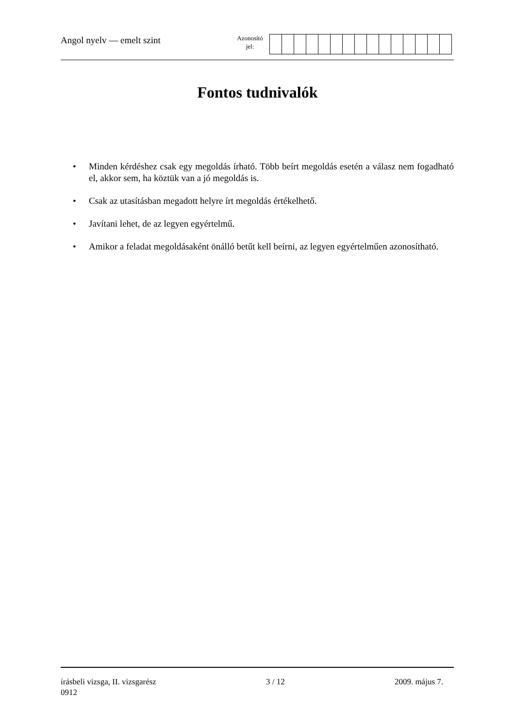Angol nyelv — emelt szint
Azonosító
jel:
Fontos tudnivalók
• Minden kérdéshez csak egy megoldás írható. Több beírt megoldás esetén a válasz nem fogadható el, akkor sem, ha köztük van a jó megoldás is.
• Csak az utasításban megadott helyre írt megoldás értékelhető.
• Javítani lehet, de az legyen egyértelmű.
• Amikor a feladat megoldásaként önálló betűt kell beírni, az legyen egyértelműen azonosítható.
írásbeli vizsga, II. vizsgarész 3 / 12 2009. május 7.
0912